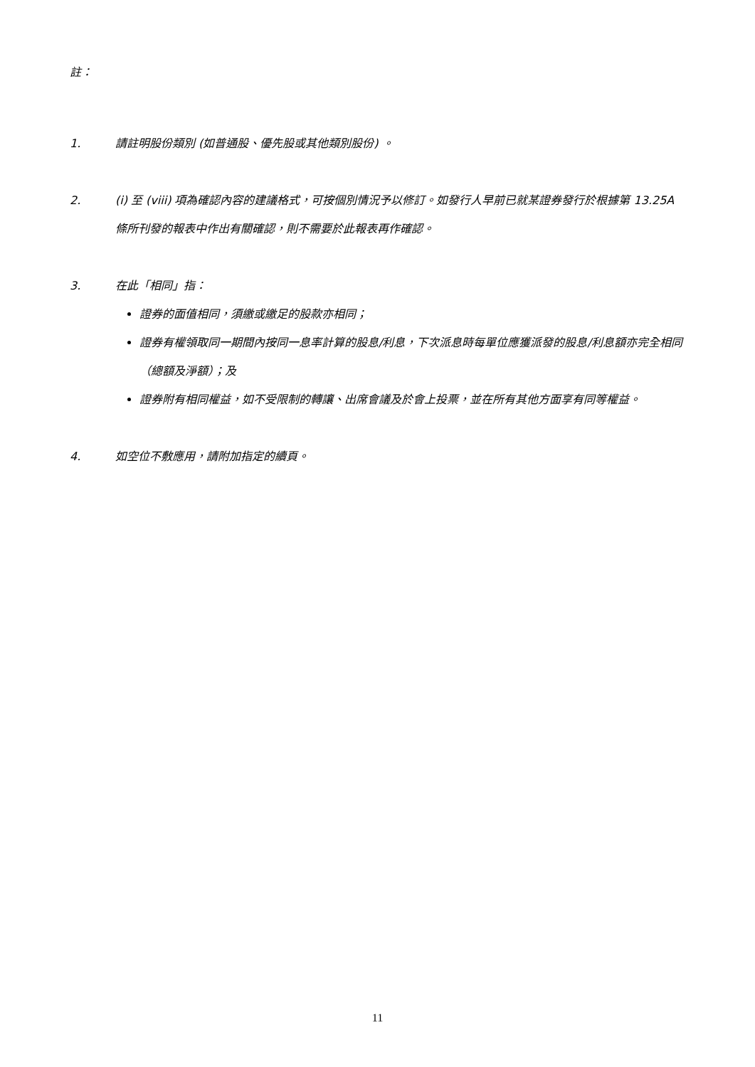註：
1. 請註明股份類別 (如普通股、優先股或其他類別股份) 。
2. (i) 至 (viii) 項為確認內容的建議格式，可按個別情況予以修訂。如發行人早前已就某證券發行於根據第 13.25A 條所刊發的報表中作出有關確認，則不需要於此報表再作確認。
3. 在此「相同」指：
證券的面值相同，須繳或繳足的股款亦相同；
證券有權領取同一期間內按同一息率計算的股息/利息，下次派息時每單位應獲派發的股息/利息額亦完全相同（總額及淨額）；及
證券附有相同權益，如不受限制的轉讓、出席會議及於會上投票，並在所有其他方面享有同等權益。
4. 如空位不敷應用，請附加指定的續頁。
11